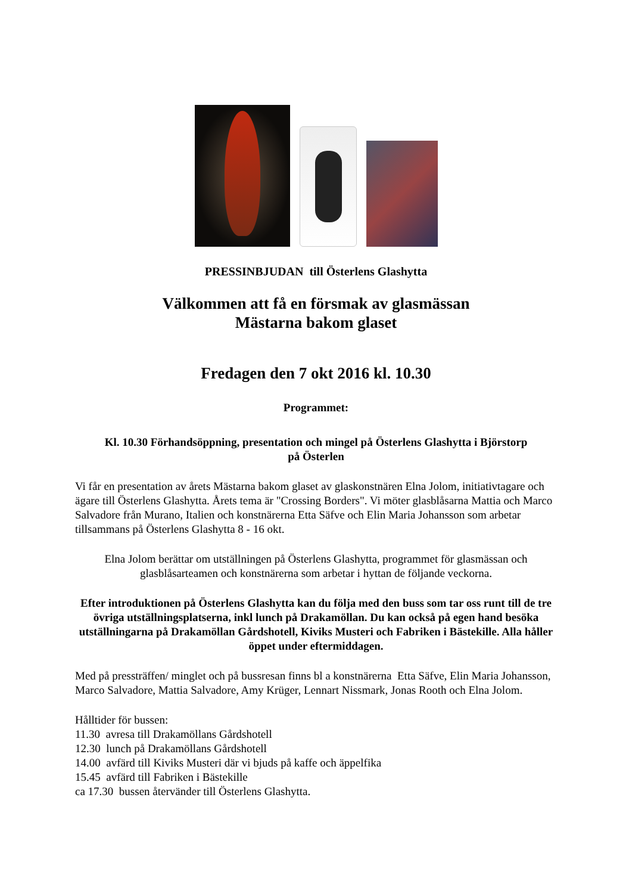PRESSINBJUDAN till Österlens Glashytta
Välkommen att få en försmak av glasmässan
Mästarna bakom glaset
Fredagen den 7 okt 2016 kl. 10.30
Programmet:
Kl. 10.30 Förhandsöppning, presentation och mingel på Österlens Glashytta i Björstorp
på Österlen
Vi får en presentation av årets Mästarna bakom glaset av glaskonstnären Elna Jolom, initiativtagare och ägare till Österlens Glashytta. Årets tema är "Crossing Borders". Vi möter glasblåsarna Mattia och Marco Salvadore från Murano, Italien och konstnärerna Etta Säfve och Elin Maria Johansson som arbetar tillsammans på Österlens Glashytta 8 - 16 okt.
Elna Jolom berättar om utställningen på Österlens Glashytta, programmet för glasmässan och glasblåsarteamen och konstnärerna som arbetar i hyttan de följande veckorna.
Efter introduktionen på Österlens Glashytta kan du följa med den buss som tar oss runt till de tre övriga utställningsplatserna, inkl lunch på Drakamöllan. Du kan också på egen hand besöka utställningarna på Drakamöllan Gårdshotell, Kiviks Musteri och Fabriken i Bästekille. Alla håller öppet under eftermiddagen.
Med på pressträffen/ minglet och på bussresan finns bl a konstnärerna Etta Säfve, Elin Maria Johansson, Marco Salvadore, Mattia Salvadore, Amy Krüger, Lennart Nissmark, Jonas Rooth och Elna Jolom.
Hålltider för bussen:
11.30 avresa till Drakamöllans Gårdshotell
12.30 lunch på Drakamöllans Gårdshotell
14.00 avfärd till Kiviks Musteri där vi bjuds på kaffe och äppelfika
15.45 avfärd till Fabriken i Bästekille
ca 17.30 bussen återvänder till Österlens Glashytta.